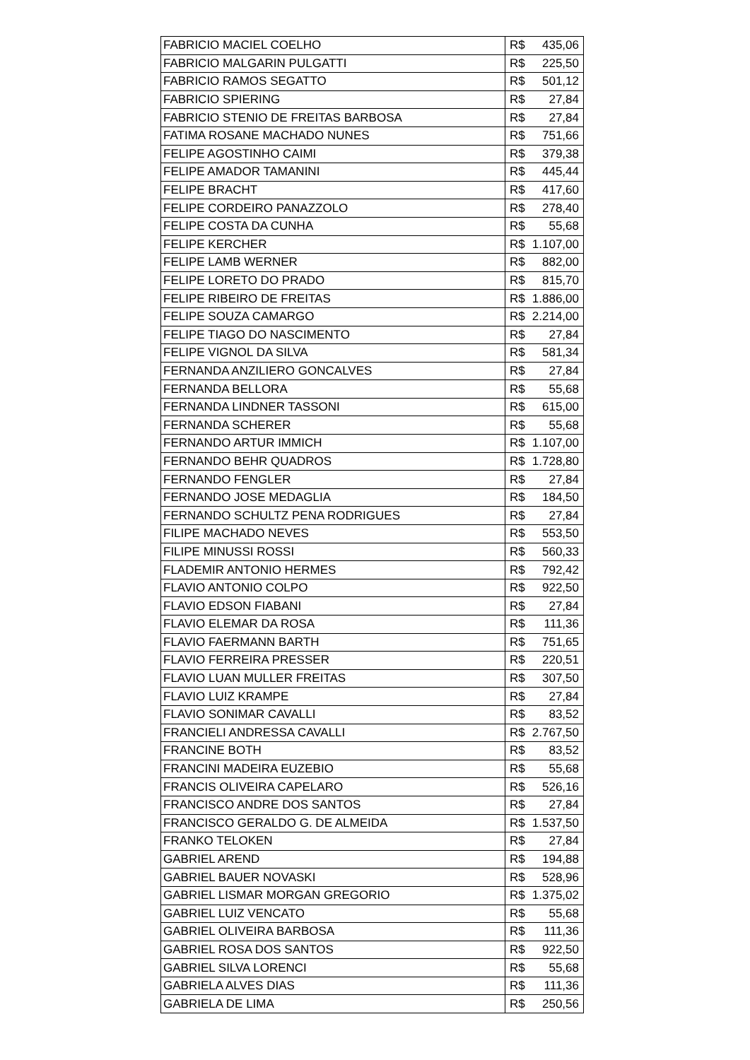| FABRICIO MACIEL COELHO | R$ | 435,06 |
| FABRICIO MALGARIN PULGATTI | R$ | 225,50 |
| FABRICIO RAMOS SEGATTO | R$ | 501,12 |
| FABRICIO SPIERING | R$ | 27,84 |
| FABRICIO STENIO DE FREITAS BARBOSA | R$ | 27,84 |
| FATIMA ROSANE MACHADO NUNES | R$ | 751,66 |
| FELIPE AGOSTINHO CAIMI | R$ | 379,38 |
| FELIPE AMADOR TAMANINI | R$ | 445,44 |
| FELIPE BRACHT | R$ | 417,60 |
| FELIPE CORDEIRO PANAZZOLO | R$ | 278,40 |
| FELIPE COSTA DA CUNHA | R$ | 55,68 |
| FELIPE KERCHER | R$ | 1.107,00 |
| FELIPE LAMB WERNER | R$ | 882,00 |
| FELIPE LORETO DO PRADO | R$ | 815,70 |
| FELIPE RIBEIRO DE FREITAS | R$ | 1.886,00 |
| FELIPE SOUZA CAMARGO | R$ | 2.214,00 |
| FELIPE TIAGO DO NASCIMENTO | R$ | 27,84 |
| FELIPE VIGNOL DA SILVA | R$ | 581,34 |
| FERNANDA ANZILIERO GONCALVES | R$ | 27,84 |
| FERNANDA BELLORA | R$ | 55,68 |
| FERNANDA LINDNER TASSONI | R$ | 615,00 |
| FERNANDA SCHERER | R$ | 55,68 |
| FERNANDO ARTUR IMMICH | R$ | 1.107,00 |
| FERNANDO BEHR QUADROS | R$ | 1.728,80 |
| FERNANDO FENGLER | R$ | 27,84 |
| FERNANDO JOSE MEDAGLIA | R$ | 184,50 |
| FERNANDO SCHULTZ PENA RODRIGUES | R$ | 27,84 |
| FILIPE MACHADO NEVES | R$ | 553,50 |
| FILIPE MINUSSI ROSSI | R$ | 560,33 |
| FLADEMIR ANTONIO HERMES | R$ | 792,42 |
| FLAVIO ANTONIO COLPO | R$ | 922,50 |
| FLAVIO EDSON FIABANI | R$ | 27,84 |
| FLAVIO ELEMAR DA ROSA | R$ | 111,36 |
| FLAVIO FAERMANN BARTH | R$ | 751,65 |
| FLAVIO FERREIRA PRESSER | R$ | 220,51 |
| FLAVIO LUAN MULLER FREITAS | R$ | 307,50 |
| FLAVIO LUIZ KRAMPE | R$ | 27,84 |
| FLAVIO SONIMAR CAVALLI | R$ | 83,52 |
| FRANCIELI ANDRESSA CAVALLI | R$ | 2.767,50 |
| FRANCINE BOTH | R$ | 83,52 |
| FRANCINI MADEIRA EUZEBIO | R$ | 55,68 |
| FRANCIS OLIVEIRA CAPELARO | R$ | 526,16 |
| FRANCISCO ANDRE DOS SANTOS | R$ | 27,84 |
| FRANCISCO GERALDO G. DE ALMEIDA | R$ | 1.537,50 |
| FRANKO TELOKEN | R$ | 27,84 |
| GABRIEL AREND | R$ | 194,88 |
| GABRIEL BAUER NOVASKI | R$ | 528,96 |
| GABRIEL LISMAR MORGAN GREGORIO | R$ | 1.375,02 |
| GABRIEL LUIZ VENCATO | R$ | 55,68 |
| GABRIEL OLIVEIRA BARBOSA | R$ | 111,36 |
| GABRIEL ROSA DOS SANTOS | R$ | 922,50 |
| GABRIEL SILVA LORENCI | R$ | 55,68 |
| GABRIELA ALVES DIAS | R$ | 111,36 |
| GABRIELA DE LIMA | R$ | 250,56 |